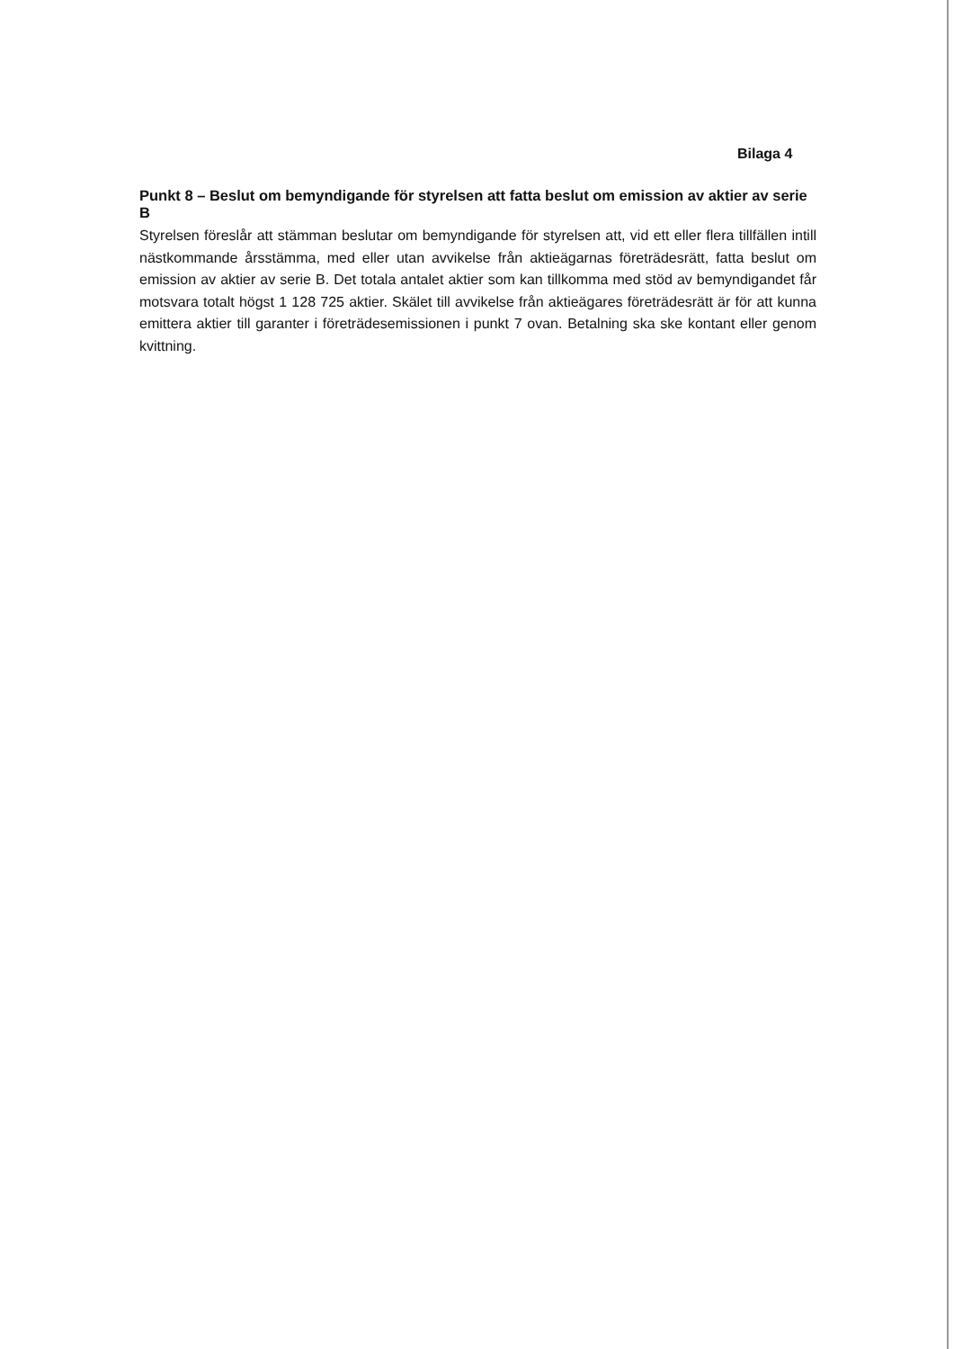Bilaga 4
Punkt 8 – Beslut om bemyndigande för styrelsen att fatta beslut om emission av aktier av serie B
Styrelsen föreslår att stämman beslutar om bemyndigande för styrelsen att, vid ett eller flera tillfällen intill nästkommande årsstämma, med eller utan avvikelse från aktieägarnas företrädesrätt, fatta beslut om emission av aktier av serie B. Det totala antalet aktier som kan tillkomma med stöd av bemyndigandet får motsvara totalt högst 1 128 725 aktier. Skälet till avvikelse från aktieägares företrädesrätt är för att kunna emittera aktier till garanter i företrädesemissionen i punkt 7 ovan. Betalning ska ske kontant eller genom kvittning.